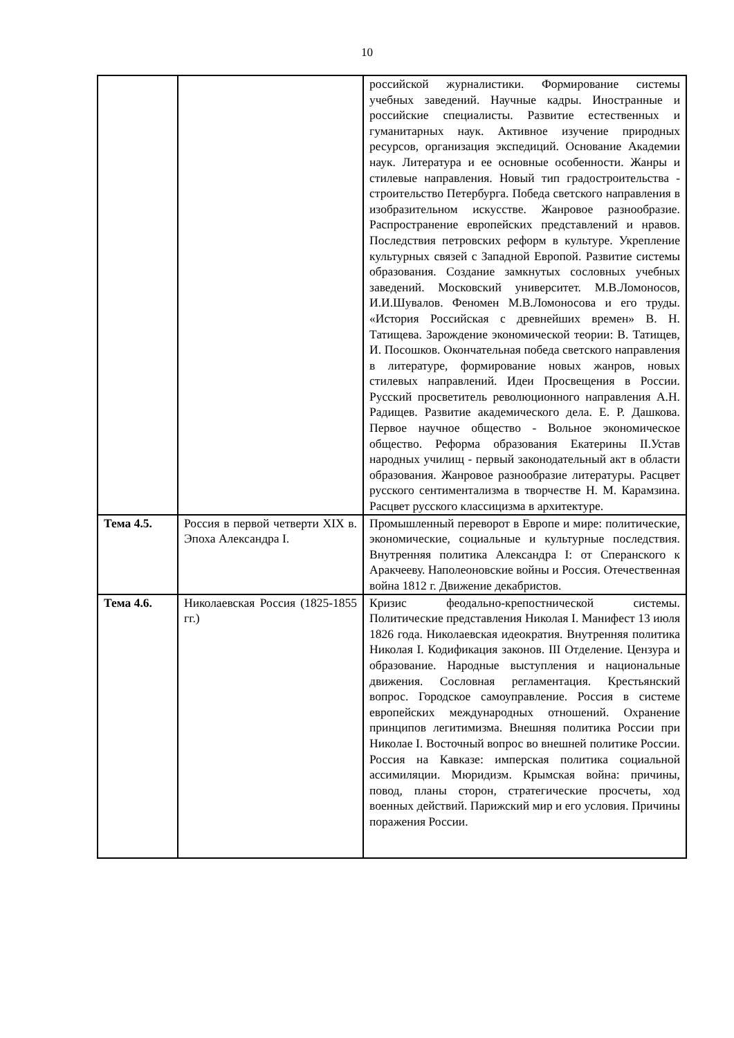10
| | | российской журналистики. Формирование системы учебных заведений. Научные кадры. Иностранные и российские специалисты. Развитие естественных и гуманитарных наук. Активное изучение природных ресурсов, организация экспедиций. Основание Академии наук. Литература и ее основные особенности. Жанры и стилевые направления. Новый тип градостроительства - строительство Петербурга. Победа светского направления в изобразительном искусстве. Жанровое разнообразие. Распространение европейских представлений и нравов. Последствия петровских реформ в культуре. Укрепление культурных связей с Западной Европой. Развитие системы образования. Создание замкнутых сословных учебных заведений. Московский университет. М.В.Ломоносов, И.И.Шувалов. Феномен М.В.Ломоносова и его труды. «История Российская с древнейших времен» В. Н. Татищева. Зарождение экономической теории: В. Татищев, И. Посошков. Окончательная победа светского направления в литературе, формирование новых жанров, новых стилевых направлений. Идеи Просвещения в России. Русский просветитель революционного направления А.Н. Радищев. Развитие академического дела. Е. Р. Дашкова. Первое научное общество - Вольное экономическое общество. Реформа образования Екатерины II.Устав народных училищ - первый законодательный акт в области образования. Жанровое разнообразие литературы. Расцвет русского сентиментализма в творчестве Н. М. Карамзина. Расцвет русского классицизма в архитектуре. |
| Тема 4.5. | Россия в первой четверти XIX в. Эпоха Александра I. | Промышленный переворот в Европе и мире: политические, экономические, социальные и культурные последствия. Внутренняя политика Александра I: от Сперанского к Аракчееву. Наполеоновские войны и Россия. Отечественная война 1812 г. Движение декабристов. |
| Тема 4.6. | Николаевская Россия (1825-1855 гг.) | Кризис феодально-крепостнической системы. Политические представления Николая I. Манифест 13 июля 1826 года. Николаевская идеократия. Внутренняя политика Николая I. Кодификация законов. III Отделение. Цензура и образование. Народные выступления и национальные движения. Сословная регламентация. Крестьянский вопрос. Городское самоуправление. Россия в системе европейских международных отношений. Охранение принципов легитимизма. Внешняя политика России при Николае I. Восточный вопрос во внешней политике России. Россия на Кавказе: имперская политика социальной ассимиляции. Мюридизм. Крымская война: причины, повод, планы сторон, стратегические просчеты, ход военных действий. Парижский мир и его условия. Причины поражения России. |